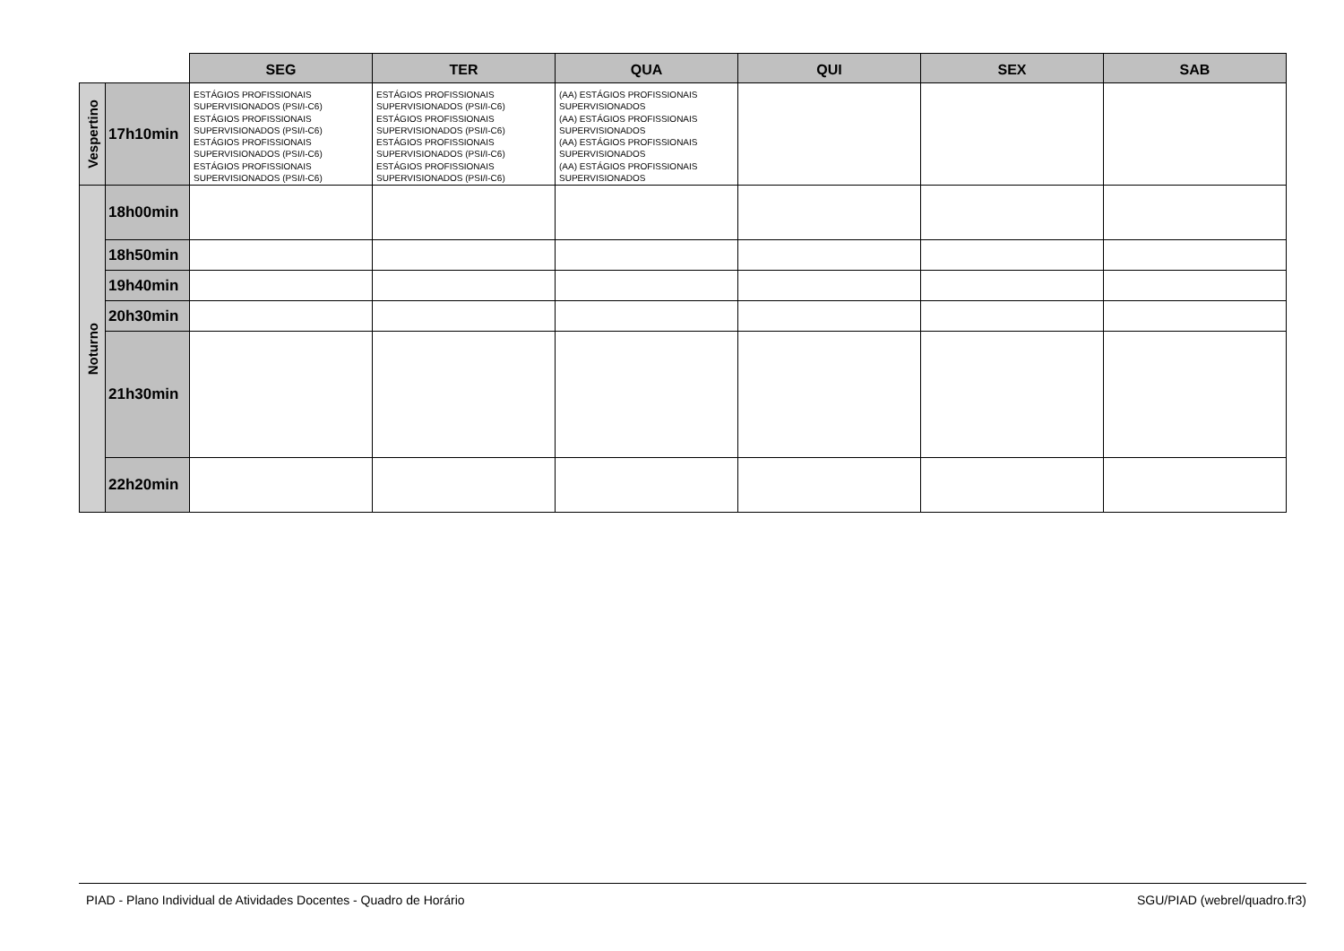| | | SEG | TER | QUA | QUI | SEX | SAB |
| Vespertino | 17h10min | ESTÁGIOS PROFISSIONAIS SUPERVISIONADOS (PSI/I-C6) ESTÁGIOS PROFISSIONAIS SUPERVISIONADOS (PSI/I-C6) ESTÁGIOS PROFISSIONAIS SUPERVISIONADOS (PSI/I-C6) ESTÁGIOS PROFISSIONAIS SUPERVISIONADOS (PSI/I-C6) | ESTÁGIOS PROFISSIONAIS SUPERVISIONADOS (PSI/I-C6) ESTÁGIOS PROFISSIONAIS SUPERVISIONADOS (PSI/I-C6) ESTÁGIOS PROFISSIONAIS SUPERVISIONADOS (PSI/I-C6) ESTÁGIOS PROFISSIONAIS SUPERVISIONADOS (PSI/I-C6) | (AA) ESTÁGIOS PROFISSIONAIS SUPERVISIONADOS (AA) ESTÁGIOS PROFISSIONAIS SUPERVISIONADOS (AA) ESTÁGIOS PROFISSIONAIS SUPERVISIONADOS (AA) ESTÁGIOS PROFISSIONAIS SUPERVISIONADOS | | | |
| Noturno | 18h00min | | | | | | |
| | 18h50min | | | | | | |
| | 19h40min | | | | | | |
| | 20h30min | | | | | | |
| | 21h30min | | | | | | |
| | 22h20min | | | | | | |
PIAD - Plano Individual de Atividades Docentes - Quadro de Horário SGU/PIAD (webrel/quadro.fr3)